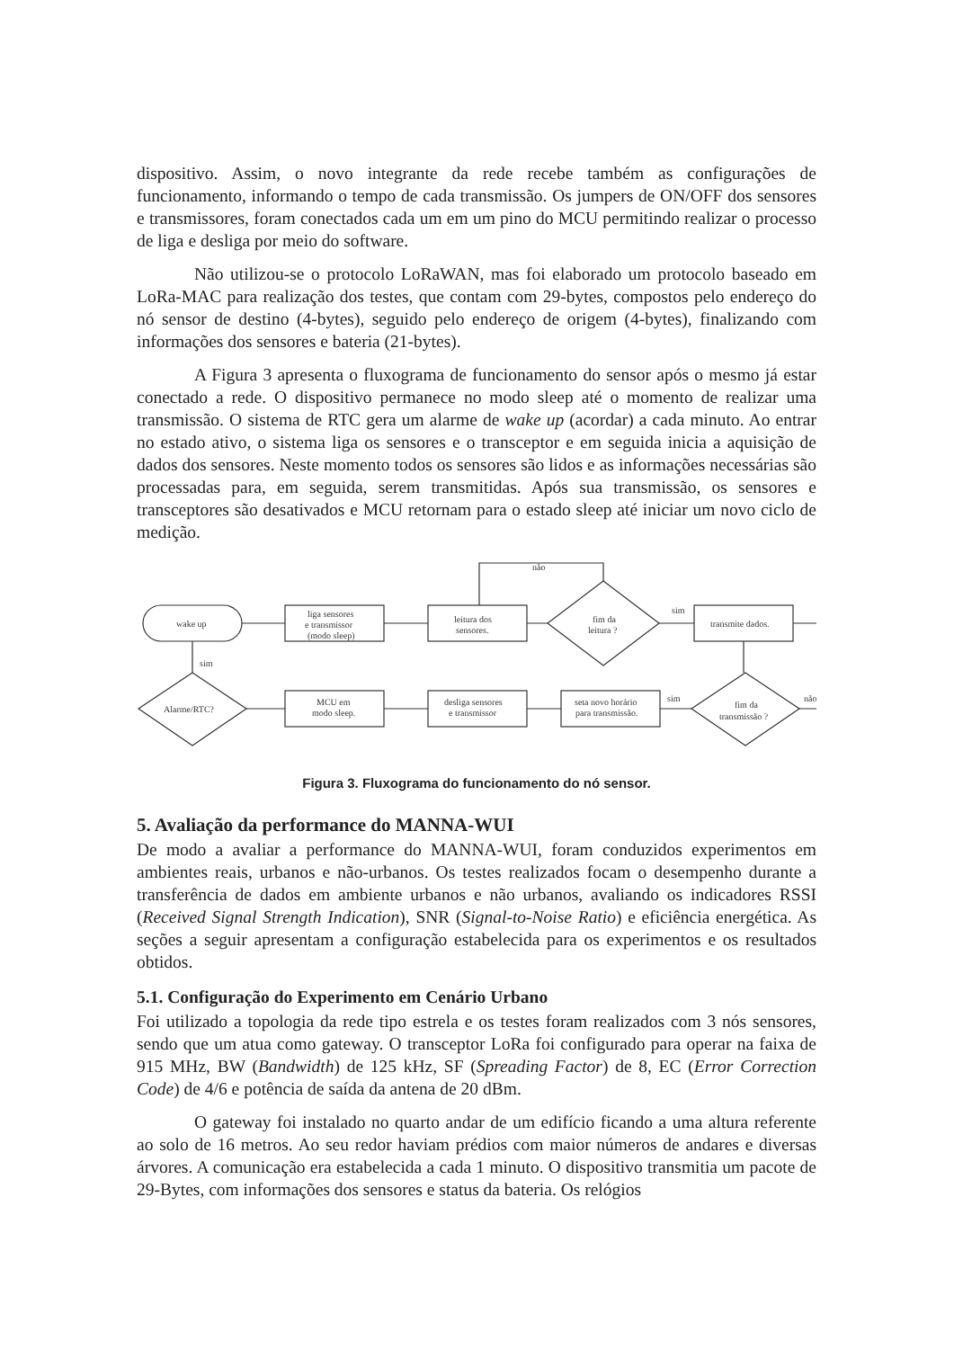dispositivo. Assim, o novo integrante da rede recebe também as configurações de funcionamento, informando o tempo de cada transmissão. Os jumpers de ON/OFF dos sensores e transmissores, foram conectados cada um em um pino do MCU permitindo realizar o processo de liga e desliga por meio do software.
Não utilizou-se o protocolo LoRaWAN, mas foi elaborado um protocolo baseado em LoRa-MAC para realização dos testes, que contam com 29-bytes, compostos pelo endereço do nó sensor de destino (4-bytes), seguido pelo endereço de origem (4-bytes), finalizando com informações dos sensores e bateria (21-bytes).
A Figura 3 apresenta o fluxograma de funcionamento do sensor após o mesmo já estar conectado a rede. O dispositivo permanece no modo sleep até o momento de realizar uma transmissão. O sistema de RTC gera um alarme de wake up (acordar) a cada minuto. Ao entrar no estado ativo, o sistema liga os sensores e o transceptor e em seguida inicia a aquisição de dados dos sensores. Neste momento todos os sensores são lidos e as informações necessárias são processadas para, em seguida, serem transmitidas. Após sua transmissão, os sensores e transceptores são desativados e MCU retornam para o estado sleep até iniciar um novo ciclo de medição.
não
wake up
liga sensores
e transmissor
(modo sleep)
leitura dos
sensores.
fim da
leitura ?
transmite dados.
sim
fim da
transmissão ?
não
sim
seta novo horário
para transmissão.
desliga sensores
e transmissor
MCU em
modo sleep.
Alarme/RTC?
sim
Figura 3. Fluxograma do funcionamento do nó sensor.
5. Avaliação da performance do MANNA-WUI
De modo a avaliar a performance do MANNA-WUI, foram conduzidos experimentos em ambientes reais, urbanos e não-urbanos. Os testes realizados focam o desempenho durante a transferência de dados em ambiente urbanos e não urbanos, avaliando os indicadores RSSI (Received Signal Strength Indication), SNR (Signal-to-Noise Ratio) e eficiência energética. As seções a seguir apresentam a configuração estabelecida para os experimentos e os resultados obtidos.
5.1. Configuração do Experimento em Cenário Urbano
Foi utilizado a topologia da rede tipo estrela e os testes foram realizados com 3 nós sensores, sendo que um atua como gateway. O transceptor LoRa foi configurado para operar na faixa de 915 MHz, BW (Bandwidth) de 125 kHz, SF (Spreading Factor) de 8, EC (Error Correction Code) de 4/6 e potência de saída da antena de 20 dBm.
O gateway foi instalado no quarto andar de um edifício ficando a uma altura referente ao solo de 16 metros. Ao seu redor haviam prédios com maior números de andares e diversas árvores. A comunicação era estabelecida a cada 1 minuto. O dispositivo transmitia um pacote de 29-Bytes, com informações dos sensores e status da bateria. Os relógios